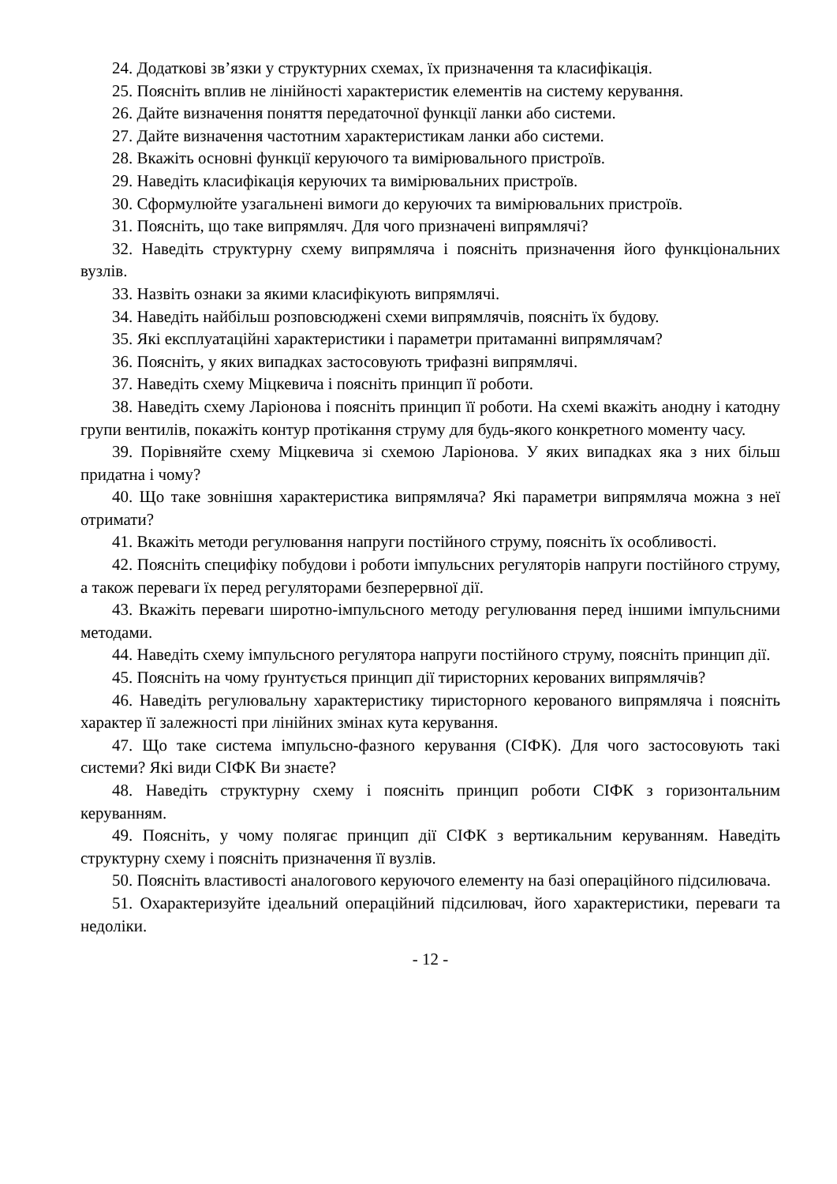24. Додаткові зв’язки у структурних схемах, їх призначення та класифікація.
25. Поясніть вплив не лінійності характеристик елементів на систему керування.
26. Дайте визначення поняття передаточної функції ланки або системи.
27. Дайте визначення частотним характеристикам ланки або системи.
28. Вкажіть основні функції керуючого та вимірювального пристроїв.
29. Наведіть класифікація керуючих та вимірювальних пристроїв.
30. Сформулюйте узагальнені вимоги до керуючих та вимірювальних пристроїв.
31. Поясніть, що таке випрямляч. Для чого призначені випрямлячі?
32. Наведіть структурну схему випрямляча і поясніть призначення його функціональних вузлів.
33. Назвіть ознаки за якими класифікують випрямлячі.
34. Наведіть найбільш розповсюджені схеми випрямлячів, поясніть їх будову.
35. Які експлуатаційні характеристики і параметри притаманні випрямлячам?
36. Поясніть, у яких випадках застосовують трифазні випрямлячі.
37. Наведіть схему Міцкевича і поясніть принцип її роботи.
38. Наведіть схему Ларіонова і поясніть принцип її роботи. На схемі вкажіть анодну і катодну групи вентилів, покажіть контур протікання струму для будь-якого конкретного моменту часу.
39. Порівняйте схему Міцкевича зі схемою Ларіонова. У яких випадках яка з них більш придатна і чому?
40. Що таке зовнішня характеристика випрямляча? Які параметри випрямляча можна з неї отримати?
41. Вкажіть методи регулювання напруги постійного струму, поясніть їх особливості.
42. Поясніть специфіку побудови і роботи імпульсних регуляторів напруги постійного струму, а також переваги їх перед регуляторами безперервної дії.
43. Вкажіть переваги широтно-імпульсного методу регулювання перед іншими імпульсними методами.
44. Наведіть схему імпульсного регулятора напруги постійного струму, поясніть принцип дії.
45. Поясніть на чому ґрунтується принцип дії тиристорних керованих випрямлячів?
46. Наведіть регулювальну характеристику тиристорного керованого випрямляча і поясніть характер її залежності при лінійних змінах кута керування.
47. Що таке система імпульсно-фазного керування (СІФК). Для чого застосовують такі системи? Які види СІФК Ви знаєте?
48. Наведіть структурну схему і поясніть принцип роботи СІФК з горизонтальним керуванням.
49. Поясніть, у чому полягає принцип дії СІФК з вертикальним керуванням. Наведіть структурну схему і поясніть призначення її вузлів.
50. Поясніть властивості аналогового керуючого елементу на базі операційного підсилювача.
51. Охарактеризуйте ідеальний операційний підсилювач, його характеристики, переваги та недоліки.
- 12 -